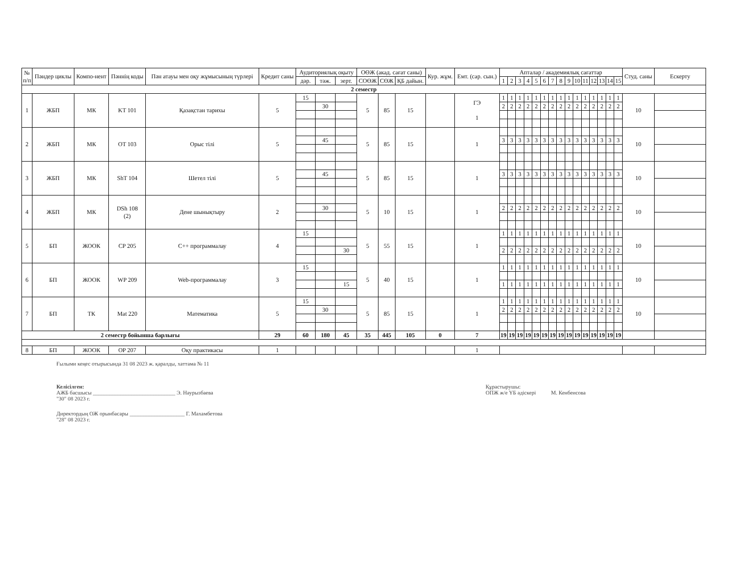| № п/п | Пәндер циклы | Компо-нент | Пәннің коды | Пән атауы мен оқу жұмысының түрлері | Кредит саны | Аудиториялық оқыту | | | ОӨЖ (акад. сағат саны) | | | Кур. жұм. | Емт. (сар. сын.) | Апталар / академиялық сағаттар | | | | | | | | | | | | | | | Студ. саны | Ескерту |
| --- | --- | --- | --- | --- | --- | --- | --- | --- | --- | --- | --- | --- | --- | --- | --- | --- | --- | --- | --- | --- | --- | --- | --- | --- | --- | --- | --- | --- | --- | --- |
| | | | | | | дәр. | тәж. | зерт. | СОӨЖ | СӨЖ | ҚБ дайын. | | | 1 | 2 | 3 | 4 | 5 | 6 | 7 | 8 | 9 | 10 | 11 | 12 | 13 | 14 | 15 | | |
| 2 семестр | | | | | | | | | | | | | | | | | | | | | | | | | | | | | | |
| 1 | ЖБП | МК | KT 101 | Қазақстан тарихы | 5 | 15 | | | 5 | 85 | 15 | | ГЭ 1 | 1 | 1 | 1 | 1 | 1 | 1 | 1 | 1 | 1 | 1 | 1 | 1 | 1 | 1 | 1 | 10 | |
| | | | | | | | 30 | | | | | | | 2 | 2 | 2 | 2 | 2 | 2 | 2 | 2 | 2 | 2 | 2 | 2 | 2 | 2 | 2 | | |
| 2 | ЖБП | МК | OT 103 | Орыс тілі | 5 | | | | 5 | 85 | 15 | | 1 | | | | | | | | | | | | | | | | 10 | |
| | | | | | | | 45 | | | | | | | 3 | 3 | 3 | 3 | 3 | 3 | 3 | 3 | 3 | 3 | 3 | 3 | 3 | 3 | 3 | | |
| 3 | ЖБП | МК | ShT 104 | Шетел тілі | 5 | | | | 5 | 85 | 15 | | 1 | | | | | | | | | | | | | | | | 10 | |
| | | | | | | | 45 | | | | | | | 3 | 3 | 3 | 3 | 3 | 3 | 3 | 3 | 3 | 3 | 3 | 3 | 3 | 3 | 3 | | |
| 4 | ЖБП | МК | DSh 108 (2) | Дене шынықтыру | 2 | | | | 5 | 10 | 15 | | 1 | | | | | | | | | | | | | | | | 10 | |
| | | | | | | | 30 | | | | | | | 2 | 2 | 2 | 2 | 2 | 2 | 2 | 2 | 2 | 2 | 2 | 2 | 2 | 2 | 2 | | |
| 5 | БП | ЖООК | CP 205 | С++ программалау | 4 | 15 | | | 5 | 55 | 15 | | 1 | 1 | 1 | 1 | 1 | 1 | 1 | 1 | 1 | 1 | 1 | 1 | 1 | 1 | 1 | 1 | 10 | |
| | | | | | | | | 30 | | | | | | 2 | 2 | 2 | 2 | 2 | 2 | 2 | 2 | 2 | 2 | 2 | 2 | 2 | 2 | 2 | | |
| 6 | БП | ЖООК | WP 209 | Web-программалау | 3 | 15 | | | 5 | 40 | 15 | | 1 | 1 | 1 | 1 | 1 | 1 | 1 | 1 | 1 | 1 | 1 | 1 | 1 | 1 | 1 | 1 | 10 | |
| | | | | | | | | 15 | | | | | | 1 | 1 | 1 | 1 | 1 | 1 | 1 | 1 | 1 | 1 | 1 | 1 | 1 | 1 | 1 | | |
| 7 | БП | ТК | Mat 220 | Математика | 5 | 15 | | | 5 | 85 | 15 | | 1 | 1 | 1 | 1 | 1 | 1 | 1 | 1 | 1 | 1 | 1 | 1 | 1 | 1 | 1 | 1 | 10 | |
| | | | | | | | 30 | | | | | | | 2 | 2 | 2 | 2 | 2 | 2 | 2 | 2 | 2 | 2 | 2 | 2 | 2 | 2 | 2 | | |
| 2 семестр бойынша барлығы | | | | | 29 | 60 | 180 | 45 | 35 | 445 | 105 | 0 | 7 | 19 | 19 | 19 | 19 | 19 | 19 | 19 | 19 | 19 | 19 | 19 | 19 | 19 | 19 | 19 | | |
| 8 | БП | ЖООК | OP 207 | Оқу практикасы | 1 | | | | | | | | 1 | | | | | | | | | | | | | | | | | |
Ғылыми кеңес отырысында 31 08 2023 ж. қаралды, хаттама № 11
Келісілген:
АЖБ басшысы ______________________________ Э. Наурызбаева
"30" 08 2023 г.
Директордың ОЖ орынбасары ____________________ Г. Махамбетова
"28" 08 2023 г.
Құрастырушы:
ОПЖ ж/е ҮБ әдіскері М. Кенбеисова